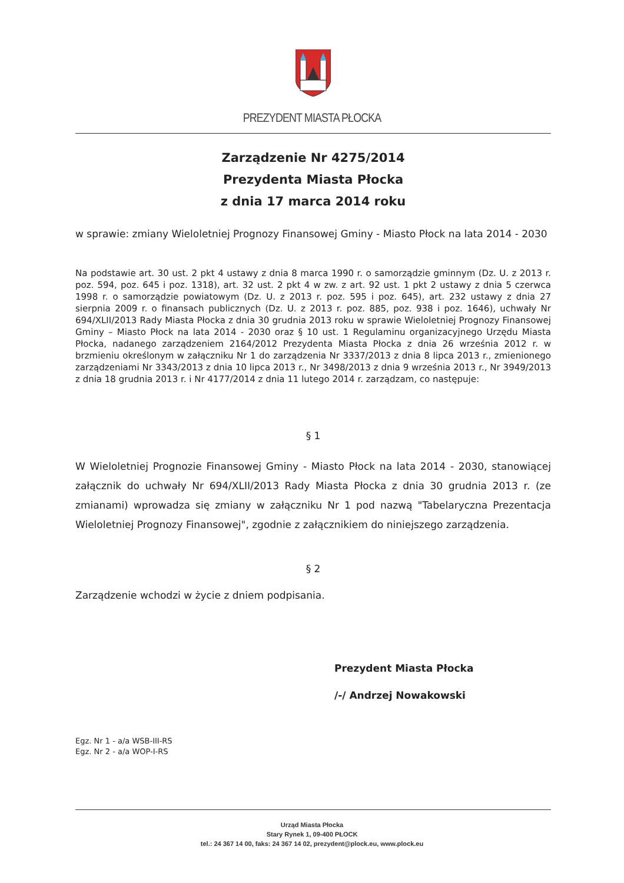PREZYDENT MIASTA PŁOCKA
Zarządzenie Nr 4275/2014
Prezydenta Miasta Płocka
z dnia 17 marca 2014 roku
w sprawie: zmiany Wieloletniej Prognozy Finansowej Gminy - Miasto Płock na lata 2014 - 2030
Na podstawie art. 30 ust. 2 pkt 4 ustawy z dnia 8 marca 1990 r. o samorządzie gminnym (Dz. U. z 2013 r. poz. 594, poz. 645 i poz. 1318), art. 32 ust. 2 pkt 4 w zw. z art. 92 ust. 1 pkt 2 ustawy z dnia 5 czerwca 1998 r. o samorządzie powiatowym (Dz. U. z 2013 r. poz. 595 i poz. 645), art. 232 ustawy z dnia 27 sierpnia 2009 r. o finansach publicznych (Dz. U. z 2013 r. poz. 885, poz. 938 i poz. 1646), uchwały Nr 694/XLII/2013 Rady Miasta Płocka z dnia 30 grudnia 2013 roku w sprawie Wieloletniej Prognozy Finansowej Gminy – Miasto Płock na lata 2014 - 2030 oraz § 10 ust. 1 Regulaminu organizacyjnego Urzędu Miasta Płocka, nadanego zarządzeniem 2164/2012 Prezydenta Miasta Płocka z dnia 26 września 2012 r. w brzmieniu określonym w załączniku Nr 1 do zarządzenia Nr 3337/2013 z dnia 8 lipca 2013 r., zmienionego zarządzeniami Nr 3343/2013 z dnia 10 lipca 2013 r., Nr 3498/2013 z dnia 9 września 2013 r., Nr 3949/2013 z dnia 18 grudnia 2013 r. i Nr 4177/2014 z dnia 11 lutego 2014 r. zarządzam, co następuje:
§ 1
W Wieloletniej Prognozie Finansowej Gminy - Miasto Płock na lata 2014 - 2030, stanowiącej załącznik do uchwały Nr 694/XLII/2013 Rady Miasta Płocka z dnia 30 grudnia 2013 r. (ze zmianami) wprowadza się zmiany w załączniku Nr 1 pod nazwą "Tabelaryczna Prezentacja Wieloletniej Prognozy Finansowej", zgodnie z załącznikiem do niniejszego zarządzenia.
§ 2
Zarządzenie wchodzi w życie z dniem podpisania.
Prezydent Miasta Płocka
/-/ Andrzej Nowakowski
Egz. Nr 1 - a/a WSB-III-RS
Egz. Nr 2 - a/a WOP-I-RS
Urząd Miasta Płocka
Stary Rynek 1, 09-400 PŁOCK
tel.: 24 367 14 00, faks: 24 367 14 02, prezydent@plock.eu, www.plock.eu